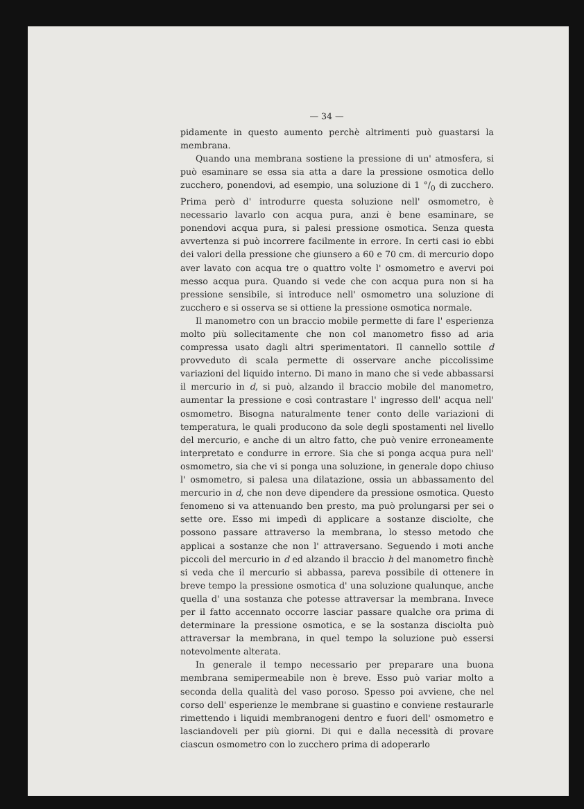— 34 —
pidamente in questo aumento perchè altrimenti può guastarsi la membrana.
Quando una membrana sostiene la pressione di un' atmosfera, si può esaminare se essa sia atta a dare la pressione osmotica dello zucchero, ponendovi, ad esempio, una soluzione di 1 °/<sub>0</sub> di zucchero. Prima però d' introdurre questa soluzione nell' osmometro, è necessario lavarlo con acqua pura, anzi è bene esaminare, se ponendovi acqua pura, si palesi pressione osmotica. Senza questa avvertenza si può incorrere facilmente in errore. In certi casi io ebbi dei valori della pressione che giunsero a 60 e 70 cm. di mercurio dopo aver lavato con acqua tre o quattro volte l' osmometro e avervi poi messo acqua pura. Quando si vede che con acqua pura non si ha pressione sensibile, si introduce nell' osmometro una soluzione di zucchero e si osserva se si ottiene la pressione osmotica normale.
Il manometro con un braccio mobile permette di fare l' esperienza molto più sollecitamente che non col manometro fisso ad aria compressa usato dagli altri sperimentatori. Il cannello sottile d provveduto di scala permette di osservare anche piccolissime variazioni del liquido interno. Di mano in mano che si vede abbassarsi il mercurio in d, si può, alzando il braccio mobile del manometro, aumentar la pressione e così contrastare l' ingresso dell' acqua nell' osmometro. Bisogna naturalmente tener conto delle variazioni di temperatura, le quali producono da sole degli spostamenti nel livello del mercurio, e anche di un altro fatto, che può venire erroneamente interpretato e condurre in errore. Sia che si ponga acqua pura nell' osmometro, sia che vi si ponga una soluzione, in generale dopo chiuso l' osmometro, si palesa una dilatazione, ossia un abbassamento del mercurio in d, che non deve dipendere da pressione osmotica. Questo fenomeno si va attenuando ben presto, ma può prolungarsi per sei o sette ore. Esso mi impedì di applicare a sostanze disciolte, che possono passare attraverso la membrana, lo stesso metodo che applicai a sostanze che non l' attraversano. Seguendo i moti anche piccoli del mercurio in d ed alzando il braccio h del manometro finchè si veda che il mercurio si abbassa, pareva possibile di ottenere in breve tempo la pressione osmotica d' una soluzione qualunque, anche quella d' una sostanza che potesse attraversar la membrana. Invece per il fatto accennato occorre lasciar passare qualche ora prima di determinare la pressione osmotica, e se la sostanza disciolta può attraversar la membrana, in quel tempo la soluzione può essersi notevolmente alterata.
In generale il tempo necessario per preparare una buona membrana semipermeabile non è breve. Esso può variar molto a seconda della qualità del vaso poroso. Spesso poi avviene, che nel corso dell' esperienze le membrane si guastino e conviene restaurarle rimettendo i liquidi membranogeni dentro e fuori dell' osmometro e lasciandoveli per più giorni. Di qui e dalla necessità di provare ciascun osmometro con lo zucchero prima di adoperarlo